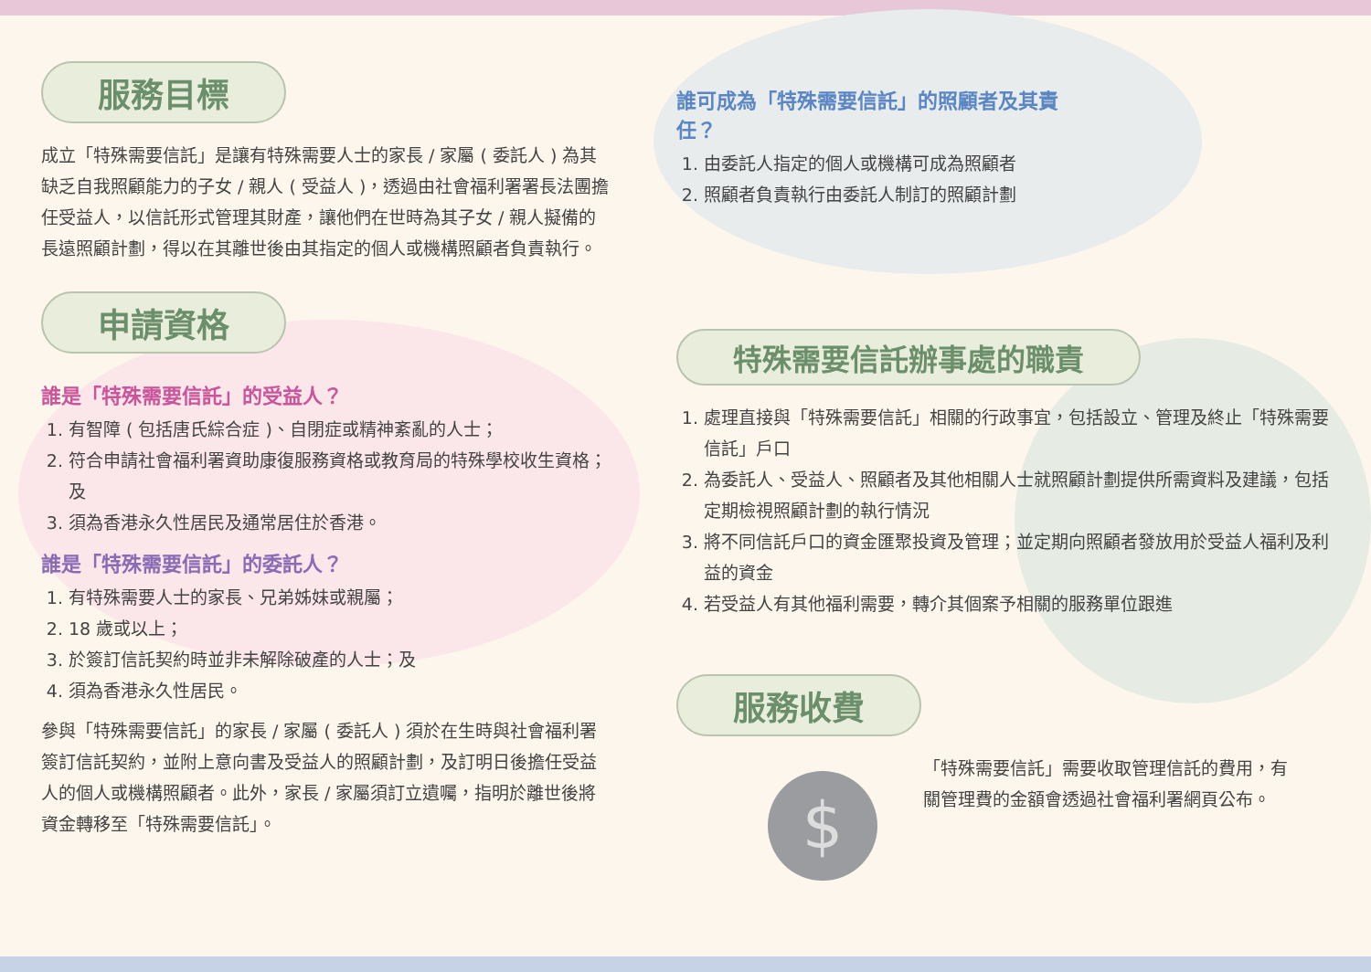服務目標
成立「特殊需要信託」是讓有特殊需要人士的家長 / 家屬 ( 委託人 ) 為其缺乏自我照顧能力的子女 / 親人 ( 受益人 )，透過由社會福利署署長法團擔任受益人，以信託形式管理其財產，讓他們在世時為其子女 / 親人擬備的長遠照顧計劃，得以在其離世後由其指定的個人或機構照顧者負責執行。
申請資格
誰是「特殊需要信託」的受益人？
1. 有智障 ( 包括唐氏綜合症 )、自閉症或精神紊亂的人士；
2. 符合申請社會福利署資助康復服務資格或教育局的特殊學校收生資格；及
3. 須為香港永久性居民及通常居住於香港。
誰是「特殊需要信託」的委託人？
1. 有特殊需要人士的家長、兄弟姊妹或親屬；
2. 18 歲或以上；
3. 於簽訂信託契約時並非未解除破產的人士；及
4. 須為香港永久性居民。
參與「特殊需要信託」的家長 / 家屬 ( 委託人 ) 須於在生時與社會福利署簽訂信託契約，並附上意向書及受益人的照顧計劃，及訂明日後擔任受益人的個人或機構照顧者。此外，家長 / 家屬須訂立遺囑，指明於離世後將資金轉移至「特殊需要信託」。
誰可成為「特殊需要信託」的照顧者及其責任？
1. 由委託人指定的個人或機構可成為照顧者
2. 照顧者負責執行由委託人制訂的照顧計劃
特殊需要信託辦事處的職責
1. 處理直接與「特殊需要信託」相關的行政事宜，包括設立、管理及終止「特殊需要信託」戶口
2. 為委託人、受益人、照顧者及其他相關人士就照顧計劃提供所需資料及建議，包括定期檢視照顧計劃的執行情況
3. 將不同信託戶口的資金匯聚投資及管理；並定期向照顧者發放用於受益人福利及利益的資金
4. 若受益人有其他福利需要，轉介其個案予相關的服務單位跟進
服務收費
$
「特殊需要信託」需要收取管理信託的費用，有關管理費的金額會透過社會福利署網頁公布。